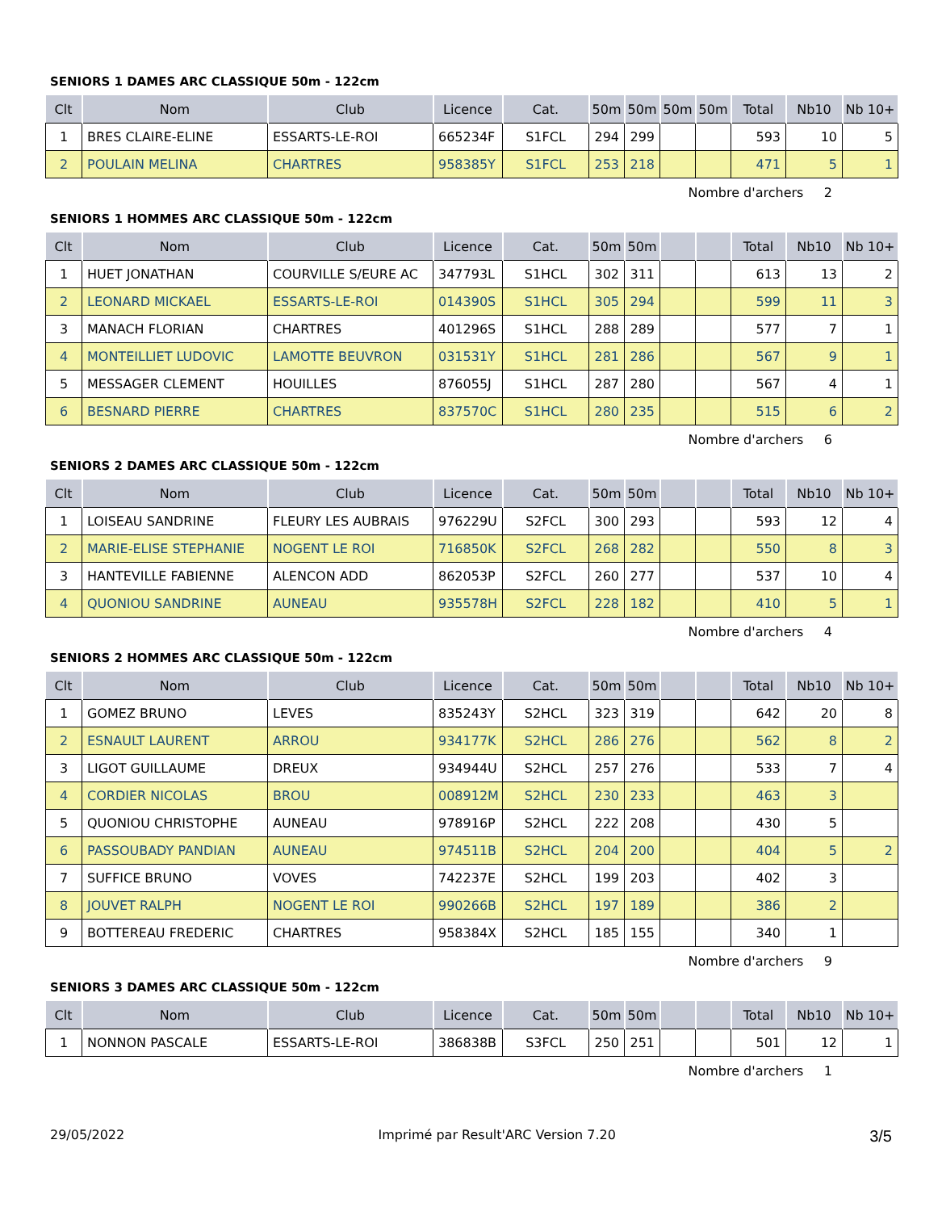SENIORS 1 DAMES ARC CLASSIQUE 50m - 122cm
| Clt | Nom | Club | Licence | Cat. | 50m | 50m | 50m | 50m | Total | Nb10 | Nb 10+ |
| --- | --- | --- | --- | --- | --- | --- | --- | --- | --- | --- | --- |
| 1 | BRES CLAIRE-ELINE | ESSARTS-LE-ROI | 665234F | S1FCL | 294 | 299 | | | 593 | 10 | 5 |
| 2 | POULAIN MELINA | CHARTRES | 958385Y | S1FCL | 253 | 218 | | | 471 | 5 | 1 |
Nombre d'archers 2
SENIORS 1 HOMMES ARC CLASSIQUE 50m - 122cm
| Clt | Nom | Club | Licence | Cat. | 50m | 50m | | | Total | Nb10 | Nb 10+ |
| --- | --- | --- | --- | --- | --- | --- | --- | --- | --- | --- | --- |
| 1 | HUET JONATHAN | COURVILLE S/EURE AC | 347793L | S1HCL | 302 | 311 | | | 613 | 13 | 2 |
| 2 | LEONARD MICKAEL | ESSARTS-LE-ROI | 014390S | S1HCL | 305 | 294 | | | 599 | 11 | 3 |
| 3 | MANACH FLORIAN | CHARTRES | 401296S | S1HCL | 288 | 289 | | | 577 | 7 | 1 |
| 4 | MONTEILLIET LUDOVIC | LAMOTTE BEUVRON | 031531Y | S1HCL | 281 | 286 | | | 567 | 9 | 1 |
| 5 | MESSAGER CLEMENT | HOUILLES | 876055J | S1HCL | 287 | 280 | | | 567 | 4 | 1 |
| 6 | BESNARD PIERRE | CHARTRES | 837570C | S1HCL | 280 | 235 | | | 515 | 6 | 2 |
Nombre d'archers 6
SENIORS 2 DAMES ARC CLASSIQUE 50m - 122cm
| Clt | Nom | Club | Licence | Cat. | 50m | 50m | | | Total | Nb10 | Nb 10+ |
| --- | --- | --- | --- | --- | --- | --- | --- | --- | --- | --- | --- |
| 1 | LOISEAU SANDRINE | FLEURY LES AUBRAIS | 976229U | S2FCL | 300 | 293 | | | 593 | 12 | 4 |
| 2 | MARIE-ELISE STEPHANIE | NOGENT LE ROI | 716850K | S2FCL | 268 | 282 | | | 550 | 8 | 3 |
| 3 | HANTEVILLE FABIENNE | ALENCON ADD | 862053P | S2FCL | 260 | 277 | | | 537 | 10 | 4 |
| 4 | QUONIOU SANDRINE | AUNEAU | 935578H | S2FCL | 228 | 182 | | | 410 | 5 | 1 |
Nombre d'archers 4
SENIORS 2 HOMMES ARC CLASSIQUE 50m - 122cm
| Clt | Nom | Club | Licence | Cat. | 50m | 50m | | | Total | Nb10 | Nb 10+ |
| --- | --- | --- | --- | --- | --- | --- | --- | --- | --- | --- | --- |
| 1 | GOMEZ BRUNO | LEVES | 835243Y | S2HCL | 323 | 319 | | | 642 | 20 | 8 |
| 2 | ESNAULT LAURENT | ARROU | 934177K | S2HCL | 286 | 276 | | | 562 | 8 | 2 |
| 3 | LIGOT GUILLAUME | DREUX | 934944U | S2HCL | 257 | 276 | | | 533 | 7 | 4 |
| 4 | CORDIER NICOLAS | BROU | 008912M | S2HCL | 230 | 233 | | | 463 | 3 | |
| 5 | QUONIOU CHRISTOPHE | AUNEAU | 978916P | S2HCL | 222 | 208 | | | 430 | 5 | |
| 6 | PASSOUBADY PANDIAN | AUNEAU | 974511B | S2HCL | 204 | 200 | | | 404 | 5 | 2 |
| 7 | SUFFICE BRUNO | VOVES | 742237E | S2HCL | 199 | 203 | | | 402 | 3 | |
| 8 | JOUVET RALPH | NOGENT LE ROI | 990266B | S2HCL | 197 | 189 | | | 386 | 2 | |
| 9 | BOTTEREAU FREDERIC | CHARTRES | 958384X | S2HCL | 185 | 155 | | | 340 | 1 | |
Nombre d'archers 9
SENIORS 3 DAMES ARC CLASSIQUE 50m - 122cm
| Clt | Nom | Club | Licence | Cat. | 50m | 50m | | | Total | Nb10 | Nb 10+ |
| --- | --- | --- | --- | --- | --- | --- | --- | --- | --- | --- | --- |
| 1 | NONNON PASCALE | ESSARTS-LE-ROI | 386838B | S3FCL | 250 | 251 | | | 501 | 12 | 1 |
Nombre d'archers 1
29/05/2022 Imprimé par Result'ARC Version 7.20 3/5